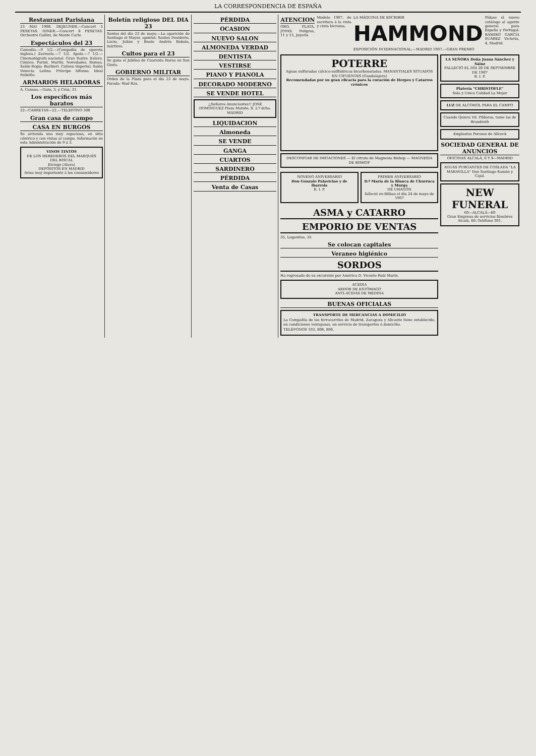LA CORRESPONDENCIA DE ESPAÑA
Restaurant Parisiana
23 MAI 1908. DEJEUNER.—Concert 5 PESETAS. DINER.—Concert 8 PESETAS. Orchestre Gallini, de Monte Carlo
Espectáculos del 23
Comedia.—9 1/2.—(Compañía de opereta inglesa.) Zarzuela.—7 1/2. Apolo.—7 1/2.—Cinematógrafo nacional. Gran Teatro. Eslava. Cómico. Parish. Martín. Novedades. Romea. Salón Regio. Barbieri. Coliseo Imperial. Salón Venecia. Latina. Príncipe Alfonso. Ideal Polistilo.
ARMARIOS HELADORAS
A. Canosa.—Gato, 3, y Cruz, 31.
Los específicos más baratos
22—CARRETAS—22.—TELEFONO 308
Gran casa de campo
CASA EN BURGOS
Se arrienda una muy espaciosa, en sitio céntrico y con vistas al campo. Informarán en esta Administración de 9 á 3.
VINOS TINTOS
DE LOS HEREDEROS DEL MARQUÉS DEL RISCAL
Elciego (Alava)
DEPÓSITOS EN MADRID
Aviso muy importante á los consumidores
Boletín religioso DEL DIA 23
Santos del día 23 de mayo.—La aparición de Santiago el Mayor, apóstol; Santos Desiderio, Lucio, Julián y Beato Andrés Bobola, mártires.
Cultos para el 23
Se gana el Jubileo de Cuarenta Horas en San Ginés.
GOBIERNO MILITAR
Orden de la Plaza para el día 23 de mayo. Parada: Wad Rás.
PÉRDIDA
OCASION
NUEVO SALON
ALMONEDA VERDAD
DENTISTA
VESTIRSE
PIANO Y PIANOLA
DECORADO MODERNO
SE VENDE HOTEL
¡¡Señores Anunciantes!! JOSÉ DOMÍNGUEZ Plaza Matute, 8, 2.º dcha. MADRID
LIQUIDACION
Almoneda
SE VENDE
GANGA
CUARTOS
SARDINERO
PÉRDIDA
Venta de Casas
ATENCION
ORO, PLATA, JOYAS. Peligros, 11 y 13, Joyería
Modelo 1907, de escritura á la vista y cinta bicroma.
LA MÁQUINA DE ESCRIBIR
HAMMOND
EXPOSICIÓN INTERNACIONAL.—MADRID 1907.—GRAN PREMIO
Pídase el nuevo catálogo al agente general para España y Portugal: RAMIRO GARCÍA SUÁREZ Victoria, 4, Madrid.
POTERRE
Aguas sulfuradas cálcico-sulfhídricas bicarbonatadas. MANANTIALES SITUADOS EN CIFUENTES (Guadalajara)
Recomendadas por su gran eficacia para la curación de Herpes y Catarros crónicos
DESCONFIAR DE IMITACIONES — El citrato de Magnesia Bishop — MAGNESIA DE BISHOP
NOVENO ANIVERSARIO
Don Gonzalo Palavicino y de Ibarrola
R. I. P.
PRIMER ANIVERSARIO
D.ª María de la Blanca de Churruca y Murga
DE UHAGÓN
falleció en Bilbao el día 24 de mayo de 1907
ASMA y CATARRO
EMPORIO DE VENTAS
35, Leganitos, 35
Se colocan capitales
Veraneo higiénico
SORDOS
Ha regresado de su excursión por América D. Vicente Ruiz Marín.
ACEDIA
ARDOR DE ESTÓMAGO
ANTI-ACIDAS DE MEDINA
BUENAS OFICIALAS
TRANSPORTE DE MERCANCIAS A DOMICILIO
La Compañía de los ferrocarriles de Madrid, Zaragoza y Alicante tiene establecido, en condiciones ventajosas, un servicio de transportes á domicilio.
TELÉFONOS 103, 808, 806.
LA SEÑORA Doña Juana Sánchez y Sáinz
FALLECIÓ EL DÍA 28 DE SEPTIEMBRE DE 1907
R. I. P.
Platería "CHRISTOFLE"
Sola y Unica Calidad La Mejor
LUZ DE ALCOHOL PARA EL CAMPO
Cuando Quiera Vd. Píldoras, tome las de Brandreth
Emplastos Porosos de Allcock
SOCIEDAD GENERAL DE ANUNCIOS
OFICINAS ALCALÁ, 6 Y 8—MADRID
AGUAS PURGANTES DE COSLADA "LA MARAVILLA" Don Santiago Ramón y Cajal.
NEW FUNERAL
60—ALCALÁ—60
Gran Empresa de servicios fúnebres
Alcalá, 60.-Teléfono 301.